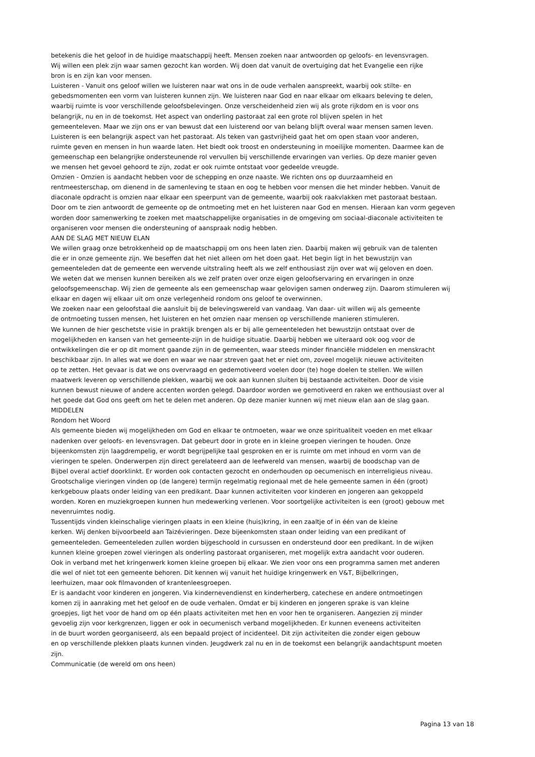betekenis die het geloof in de huidige maatschappij heeft. Mensen zoeken naar antwoorden op geloofs- en levensvragen.
Wij willen een plek zijn waar samen gezocht kan worden. Wij doen dat vanuit de overtuiging dat het Evangelie een rijke
bron is en zijn kan voor mensen.
Luisteren - Vanuit ons geloof willen we luisteren naar wat ons in de oude verhalen aanspreekt, waarbij ook stilte- en
gebedsmomenten een vorm van luisteren kunnen zijn. We luisteren naar God en naar elkaar om elkaars beleving te delen,
waarbij ruimte is voor verschillende geloofsbelevingen. Onze verscheidenheid zien wij als grote rijkdom en is voor ons
belangrijk, nu en in de toekomst. Het aspect van onderling pastoraat zal een grote rol blijven spelen in het
gemeenteleven. Maar we zijn ons er van bewust dat een luisterend oor van belang blijft overal waar mensen samen leven.
Luisteren is een belangrijk aspect van het pastoraat. Als teken van gastvrijheid gaat het om open staan voor anderen,
ruimte geven en mensen in hun waarde laten. Het biedt ook troost en ondersteuning in moeilijke momenten. Daarmee kan de
gemeenschap een belangrijke ondersteunende rol vervullen bij verschillende ervaringen van verlies. Op deze manier geven
we mensen het gevoel gehoord te zijn, zodat er ook ruimte ontstaat voor gedeelde vreugde.
Omzien - Omzien is aandacht hebben voor de schepping en onze naaste. We richten ons op duurzaamheid en
rentmeesterschap, om dienend in de samenleving te staan en oog te hebben voor mensen die het minder hebben. Vanuit de
diaconale opdracht is omzien naar elkaar een speerpunt van de gemeente, waarbij ook raakvlakken met pastoraat bestaan.
Door om te zien antwoordt de gemeente op de ontmoeting met en het luisteren naar God en mensen. Hieraan kan vorm gegeven
worden door samenwerking te zoeken met maatschappelijke organisaties in de omgeving om sociaal-diaconale activiteiten te
organiseren voor mensen die ondersteuning of aanspraak nodig hebben.
AAN DE SLAG MET NIEUW ELAN
We willen graag onze betrokkenheid op de maatschappij om ons heen laten zien. Daarbij maken wij gebruik van de talenten
die er in onze gemeente zijn. We beseffen dat het niet alleen om het doen gaat. Het begin ligt in het bewustzijn van
gemeenteleden dat de gemeente een wervende uitstraling heeft als we zelf enthousiast zijn over wat wij geloven en doen.
We weten dat we mensen kunnen bereiken als we zelf praten over onze eigen geloofservaring en ervaringen in onze
geloofsgemeenschap. Wij zien de gemeente als een gemeenschap waar gelovigen samen onderweg zijn. Daarom stimuleren wij
elkaar en dagen wij elkaar uit om onze verlegenheid rondom ons geloof te overwinnen.
We zoeken naar een geloofstaal die aansluit bij de belevingswereld van vandaag. Van daar- uit willen wij als gemeente
de ontmoeting tussen mensen, het luisteren en het omzien naar mensen op verschillende manieren stimuleren.
We kunnen de hier geschetste visie in praktijk brengen als er bij alle gemeenteleden het bewustzijn ontstaat over de
mogelijkheden en kansen van het gemeente-zijn in de huidige situatie. Daarbij hebben we uiteraard ook oog voor de
ontwikkelingen die er op dit moment gaande zijn in de gemeenten, waar steeds minder financiële middelen en menskracht
beschikbaar zijn. In alles wat we doen en waar we naar streven gaat het er niet om, zoveel mogelijk nieuwe activiteiten
op te zetten. Het gevaar is dat we ons overvraagd en gedemotiveerd voelen door (te) hoge doelen te stellen. We willen
maatwerk leveren op verschillende plekken, waarbij we ook aan kunnen sluiten bij bestaande activiteiten. Door de visie
kunnen bewust nieuwe of andere accenten worden gelegd. Daardoor worden we gemotiveerd en raken we enthousiast over al
het goede dat God ons geeft om het te delen met anderen. Op deze manier kunnen wij met nieuw elan aan de slag gaan.
MIDDELEN
Rondom het Woord
Als gemeente bieden wij mogelijkheden om God en elkaar te ontmoeten, waar we onze spiritualiteit voeden en met elkaar
nadenken over geloofs- en levensvragen. Dat gebeurt door in grote en in kleine groepen vieringen te houden. Onze
bijeenkomsten zijn laagdrempelig, er wordt begrijpelijke taal gesproken en er is ruimte om met inhoud en vorm van de
vieringen te spelen. Onderwerpen zijn direct gerelateerd aan de leefwereld van mensen, waarbij de boodschap van de
Bijbel overal actief doorklinkt. Er worden ook contacten gezocht en onderhouden op oecumenisch en interreligieus niveau.
Grootschalige vieringen vinden op (de langere) termijn regelmatig regionaal met de hele gemeente samen in één (groot)
kerkgebouw plaats onder leiding van een predikant. Daar kunnen activiteiten voor kinderen en jongeren aan gekoppeld
worden. Koren en muziekgroepen kunnen hun medewerking verlenen. Voor soortgelijke activiteiten is een (groot) gebouw met
nevenruimtes nodig.
Tussentijds vinden kleinschalige vieringen plaats in een kleine (huis)kring, in een zaaltje of in één van de kleine
kerken. Wij denken bijvoorbeeld aan Taizévieringen. Deze bijeenkomsten staan onder leiding van een predikant of
gemeenteleden. Gemeenteleden zullen worden bijgeschoold in cursussen en ondersteund door een predikant. In de wijken
kunnen kleine groepen zowel vieringen als onderling pastoraat organiseren, met mogelijk extra aandacht voor ouderen.
Ook in verband met het kringenwerk komen kleine groepen bij elkaar. We zien voor ons een programma samen met anderen
die wel of niet tot een gemeente behoren. Dit kennen wij vanuit het huidige kringenwerk en V&T, Bijbelkringen,
leerhuizen, maar ook filmavonden of krantenleesgroepen.
Er is aandacht voor kinderen en jongeren. Via kindernevendienst en kinderherberg, catechese en andere ontmoetingen
komen zij in aanraking met het geloof en de oude verhalen. Omdat er bij kinderen en jongeren sprake is van kleine
groepjes, ligt het voor de hand om op één plaats activiteiten met hen en voor hen te organiseren. Aangezien zij minder
gevoelig zijn voor kerkgrenzen, liggen er ook in oecumenisch verband mogelijkheden. Er kunnen eveneens activiteiten
in de buurt worden georganiseerd, als een bepaald project of incidenteel. Dit zijn activiteiten die zonder eigen gebouw
en op verschillende plekken plaats kunnen vinden. Jeugdwerk zal nu en in de toekomst een belangrijk aandachtspunt moeten
zijn.
Communicatie (de wereld om ons heen)
Pagina 13 van 18